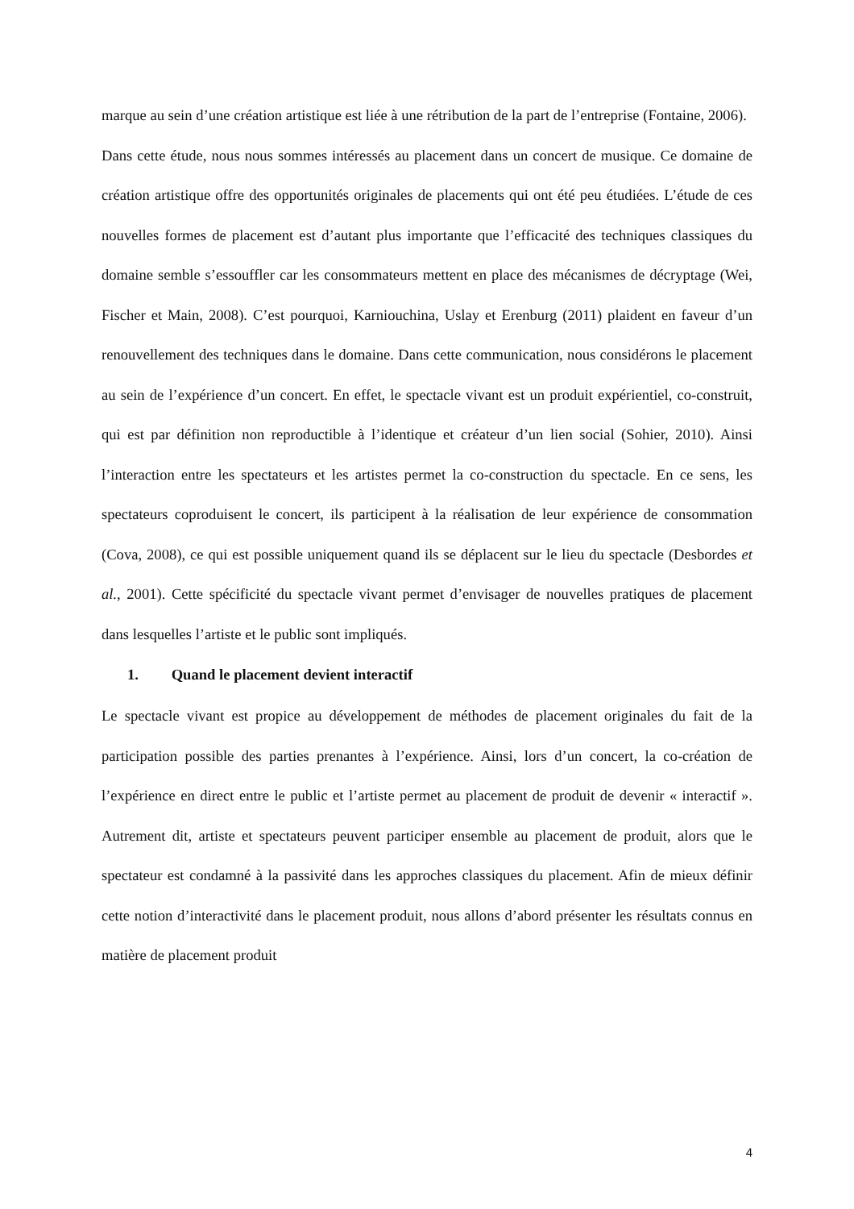marque au sein d’une création artistique est liée à une rétribution de la part de l’entreprise (Fontaine, 2006).
Dans cette étude, nous nous sommes intéressés au placement dans un concert de musique. Ce domaine de création artistique offre des opportunités originales de placements qui ont été peu étudiées. L’étude de ces nouvelles formes de placement est d’autant plus importante que l’efficacité des techniques classiques du domaine semble s’essouffler car les consommateurs mettent en place des mécanismes de décryptage (Wei, Fischer et Main, 2008). C’est pourquoi, Karniouchina, Uslay et Erenburg (2011) plaident en faveur d’un renouvellement des techniques dans le domaine. Dans cette communication, nous considérons le placement au sein de l’expérience d’un concert. En effet, le spectacle vivant est un produit expérientiel, co-construit, qui est par définition non reproductible à l’identique et créateur d’un lien social (Sohier, 2010). Ainsi l’interaction entre les spectateurs et les artistes permet la co-construction du spectacle. En ce sens, les spectateurs coproduisent le concert, ils participent à la réalisation de leur expérience de consommation (Cova, 2008), ce qui est possible uniquement quand ils se déplacent sur le lieu du spectacle (Desbordes et al., 2001). Cette spécificité du spectacle vivant permet d’envisager de nouvelles pratiques de placement dans lesquelles l’artiste et le public sont impliqués.
1. Quand le placement devient interactif
Le spectacle vivant est propice au développement de méthodes de placement originales du fait de la participation possible des parties prenantes à l’expérience. Ainsi, lors d’un concert, la co-création de l’expérience en direct entre le public et l’artiste permet au placement de produit de devenir « interactif ». Autrement dit, artiste et spectateurs peuvent participer ensemble au placement de produit, alors que le spectateur est condamné à la passivité dans les approches classiques du placement. Afin de mieux définir cette notion d’interactivité dans le placement produit, nous allons d’abord présenter les résultats connus en matière de placement produit
4